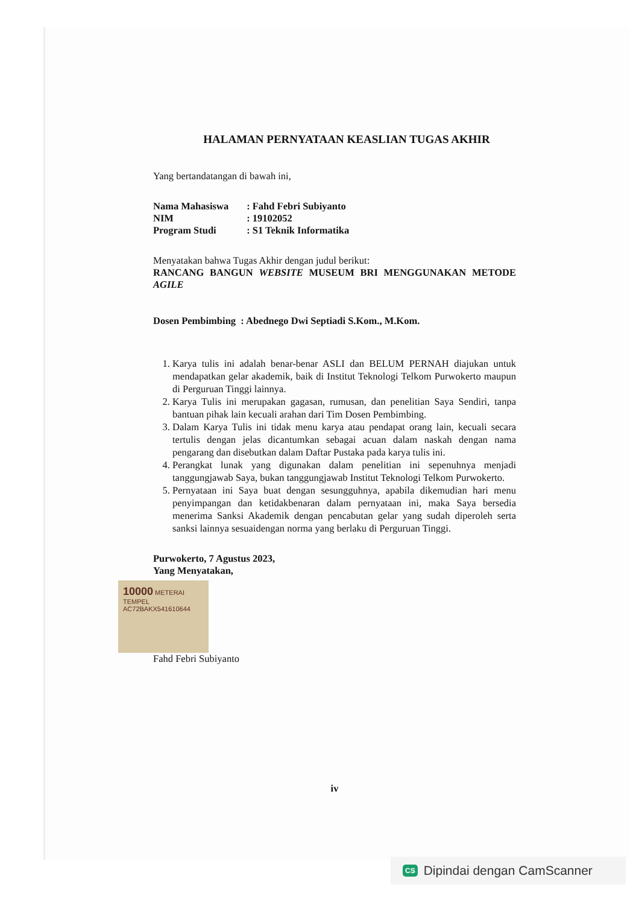HALAMAN PERNYATAAN KEASLIAN TUGAS AKHIR
Yang bertandatangan di bawah ini,
| Nama Mahasiswa | : Fahd Febri Subiyanto |
| NIM | : 19102052 |
| Program Studi | : S1 Teknik Informatika |
Menyatakan bahwa Tugas Akhir dengan judul berikut:
RANCANG BANGUN WEBSITE MUSEUM BRI MENGGUNAKAN METODE AGILE
Dosen Pembimbing : Abednego Dwi Septiadi S.Kom., M.Kom.
1. Karya tulis ini adalah benar-benar ASLI dan BELUM PERNAH diajukan untuk mendapatkan gelar akademik, baik di Institut Teknologi Telkom Purwokerto maupun di Perguruan Tinggi lainnya.
2. Karya Tulis ini merupakan gagasan, rumusan, dan penelitian Saya Sendiri, tanpa bantuan pihak lain kecuali arahan dari Tim Dosen Pembimbing.
3. Dalam Karya Tulis ini tidak menu karya atau pendapat orang lain, kecuali secara tertulis dengan jelas dicantumkan sebagai acuan dalam naskah dengan nama pengarang dan disebutkan dalam Daftar Pustaka pada karya tulis ini.
4. Perangkat lunak yang digunakan dalam penelitian ini sepenuhnya menjadi tanggungjawab Saya, bukan tanggungjawab Institut Teknologi Telkom Purwokerto.
5. Pernyataan ini Saya buat dengan sesungguhnya, apabila dikemudian hari menu penyimpangan dan ketidakbenaran dalam pernyataan ini, maka Saya bersedia menerima Sanksi Akademik dengan pencabutan gelar yang sudah diperoleh serta sanksi lainnya sesuaidengan norma yang berlaku di Perguruan Tinggi.
Purwokerto, 7 Agustus 2023,
Yang Menyatakan,
10000 METERAI TEMPEL
AC72BAKX541610644
Fahd Febri Subiyanto
iv
CS Dipindai dengan CamScanner